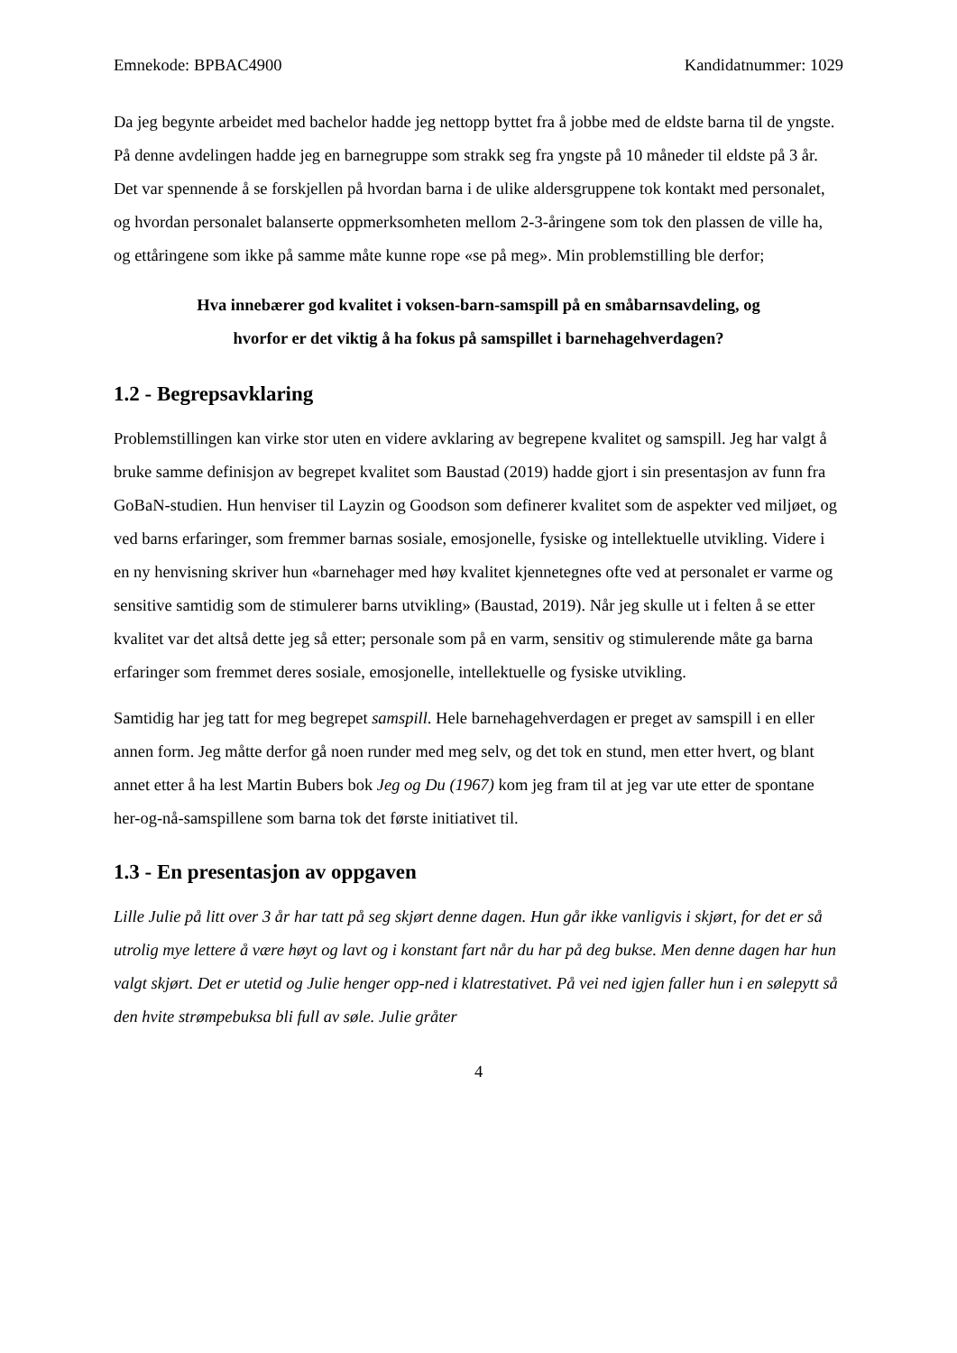Emnekode: BPBAC4900 Kandidatnummer: 1029
Da jeg begynte arbeidet med bachelor hadde jeg nettopp byttet fra å jobbe med de eldste barna til de yngste. På denne avdelingen hadde jeg en barnegruppe som strakk seg fra yngste på 10 måneder til eldste på 3 år. Det var spennende å se forskjellen på hvordan barna i de ulike aldersgruppene tok kontakt med personalet, og hvordan personalet balanserte oppmerksomheten mellom 2-3-åringene som tok den plassen de ville ha, og ettåringene som ikke på samme måte kunne rope «se på meg». Min problemstilling ble derfor;
Hva innebærer god kvalitet i voksen-barn-samspill på en småbarnsavdeling, og hvorfor er det viktig å ha fokus på samspillet i barnehagehverdagen?
1.2 - Begrepsavklaring
Problemstillingen kan virke stor uten en videre avklaring av begrepene kvalitet og samspill. Jeg har valgt å bruke samme definisjon av begrepet kvalitet som Baustad (2019) hadde gjort i sin presentasjon av funn fra GoBaN-studien. Hun henviser til Layzin og Goodson som definerer kvalitet som de aspekter ved miljøet, og ved barns erfaringer, som fremmer barnas sosiale, emosjonelle, fysiske og intellektuelle utvikling. Videre i en ny henvisning skriver hun «barnehager med høy kvalitet kjennetegnes ofte ved at personalet er varme og sensitive samtidig som de stimulerer barns utvikling» (Baustad, 2019). Når jeg skulle ut i felten å se etter kvalitet var det altså dette jeg så etter; personale som på en varm, sensitiv og stimulerende måte ga barna erfaringer som fremmet deres sosiale, emosjonelle, intellektuelle og fysiske utvikling.
Samtidig har jeg tatt for meg begrepet samspill. Hele barnehagehverdagen er preget av samspill i en eller annen form. Jeg måtte derfor gå noen runder med meg selv, og det tok en stund, men etter hvert, og blant annet etter å ha lest Martin Bubers bok Jeg og Du (1967) kom jeg fram til at jeg var ute etter de spontane her-og-nå-samspillene som barna tok det første initiativet til.
1.3 - En presentasjon av oppgaven
Lille Julie på litt over 3 år har tatt på seg skjørt denne dagen. Hun går ikke vanligvis i skjørt, for det er så utrolig mye lettere å være høyt og lavt og i konstant fart når du har på deg bukse. Men denne dagen har hun valgt skjørt. Det er utetid og Julie henger opp-ned i klatrestativet. På vei ned igjen faller hun i en sølepytt så den hvite strømpebuksa bli full av søle. Julie gråter
4